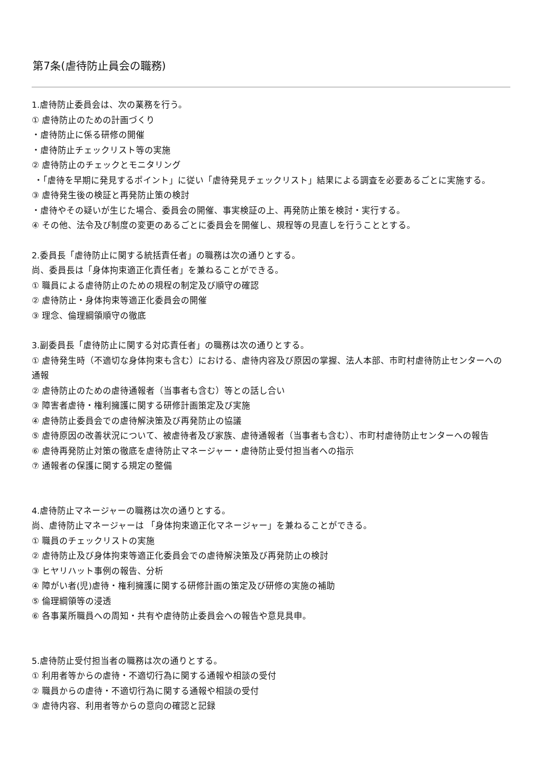第7条(虐待防止員会の職務)
1.虐待防止委員会は、次の業務を行う。
① 虐待防止のための計画づくり
・虐待防止に係る研修の開催
・虐待防止チェックリスト等の実施
② 虐待防止のチェックとモニタリング
・「虐待を早期に発見するポイント」に従い「虐待発見チェックリスト」結果による調査を必要あるごとに実施する。
③ 虐待発生後の検証と再発防止策の検討
・虐待やその疑いが生じた場合、委員会の開催、事実検証の上、再発防止策を検討・実行する。
④ その他、法令及び制度の変更のあるごとに委員会を開催し、規程等の見直しを行うこととする。
2.委員長「虐待防止に関する統括責任者」の職務は次の通りとする。
尚、委員長は「身体拘束適正化責任者」を兼ねることができる。
① 職員による虐待防止のための規程の制定及び順守の確認
② 虐待防止・身体拘束等適正化委員会の開催
③ 理念、倫理綱領順守の徹底
3.副委員長「虐待防止に関する対応責任者」の職務は次の通りとする。
① 虐待発生時（不適切な身体拘束も含む）における、虐待内容及び原因の掌握、法人本部、市町村虐待防止センターへの通報
② 虐待防止のための虐待通報者（当事者も含む）等との話し合い
③ 障害者虐待・権利擁護に関する研修計画策定及び実施
④ 虐待防止委員会での虐待解決策及び再発防止の協議
⑤ 虐待原因の改善状況について、被虐待者及び家族、虐待通報者（当事者も含む）、市町村虐待防止センターへの報告
⑥ 虐待再発防止対策の徹底を虐待防止マネージャー・虐待防止受付担当者への指示
⑦ 通報者の保護に関する規定の整備
4.虐待防止マネージャーの職務は次の通りとする。
尚、虐待防止マネージャーは 「身体拘束適正化マネージャー」を兼ねることができる。
① 職員のチェックリストの実施
② 虐待防止及び身体拘束等適正化委員会での虐待解決策及び再発防止の検討
③ ヒヤリハット事例の報告、分析
④ 障がい者(児)虐待・権利擁護に関する研修計画の策定及び研修の実施の補助
⑤ 倫理綱領等の浸透
⑥ 各事業所職員への周知・共有や虐待防止委員会への報告や意見具申。
5.虐待防止受付担当者の職務は次の通りとする。
① 利用者等からの虐待・不適切行為に関する通報や相談の受付
② 職員からの虐待・不適切行為に関する通報や相談の受付
③ 虐待内容、利用者等からの意向の確認と記録